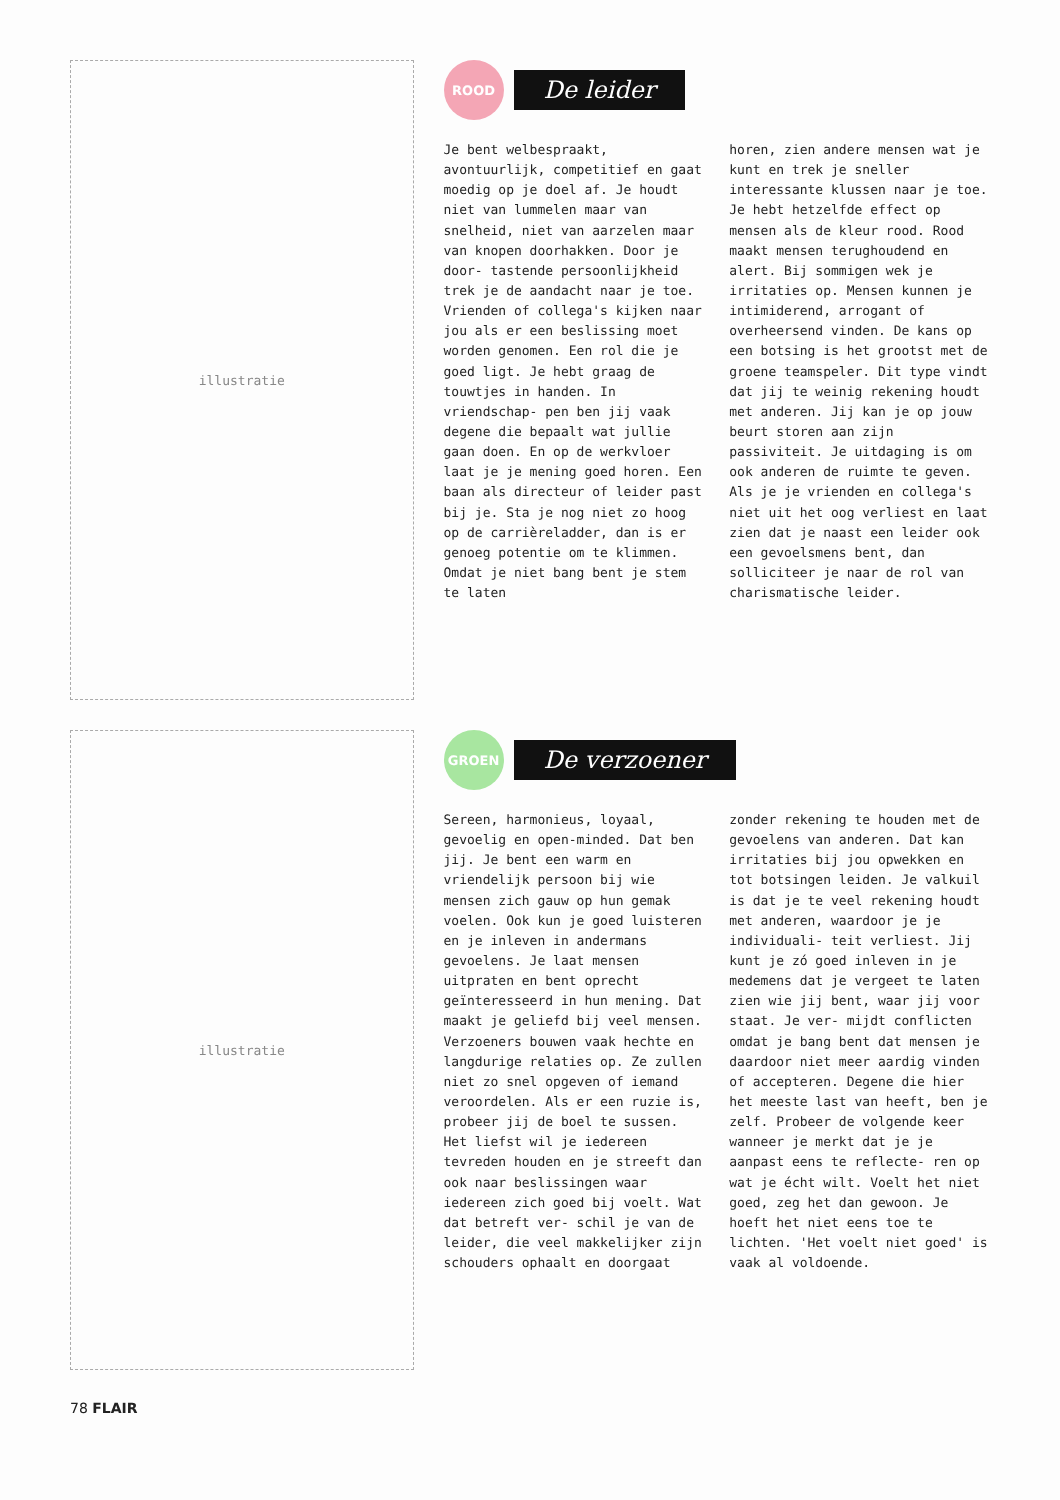illustratie
ROOD
De leider
Je bent welbespraakt, avontuurlijk, competitief en gaat moedig op je doel af. Je houdt niet van lummelen maar van snelheid, niet van aarzelen maar van knopen doorhakken. Door je door- tastende persoonlijkheid trek je de aandacht naar je toe. Vrienden of collega's kijken naar jou als er een beslissing moet worden genomen. Een rol die je goed ligt. Je hebt graag de touwtjes in handen. In vriendschap- pen ben jij vaak degene die bepaalt wat jullie gaan doen. En op de werkvloer laat je je mening goed horen. Een baan als directeur of leider past bij je. Sta je nog niet zo hoog op de carrièreladder, dan is er genoeg potentie om te klimmen. Omdat je niet bang bent je stem te laten
horen, zien andere mensen wat je kunt en trek je sneller interessante klussen naar je toe. Je hebt hetzelfde effect op mensen als de kleur rood. Rood maakt mensen terughoudend en alert. Bij sommigen wek je irritaties op. Mensen kunnen je intimiderend, arrogant of overheersend vinden. De kans op een botsing is het grootst met de groene teamspeler. Dit type vindt dat jij te weinig rekening houdt met anderen. Jij kan je op jouw beurt storen aan zijn passiviteit. Je uitdaging is om ook anderen de ruimte te geven. Als je je vrienden en collega's niet uit het oog verliest en laat zien dat je naast een leider ook een gevoelsmens bent, dan solliciteer je naar de rol van charismatische leider.
illustratie
GROEN
De verzoener
Sereen, harmonieus, loyaal, gevoelig en open-minded. Dat ben jij. Je bent een warm en vriendelijk persoon bij wie mensen zich gauw op hun gemak voelen. Ook kun je goed luisteren en je inleven in andermans gevoelens. Je laat mensen uitpraten en bent oprecht geïnteresseerd in hun mening. Dat maakt je geliefd bij veel mensen. Verzoeners bouwen vaak hechte en langdurige relaties op. Ze zullen niet zo snel opgeven of iemand veroordelen. Als er een ruzie is, probeer jij de boel te sussen. Het liefst wil je iedereen tevreden houden en je streeft dan ook naar beslissingen waar iedereen zich goed bij voelt. Wat dat betreft ver- schil je van de leider, die veel makkelijker zijn schouders ophaalt en doorgaat
zonder rekening te houden met de gevoelens van anderen. Dat kan irritaties bij jou opwekken en tot botsingen leiden. Je valkuil is dat je te veel rekening houdt met anderen, waardoor je je individuali- teit verliest. Jij kunt je zó goed inleven in je medemens dat je vergeet te laten zien wie jij bent, waar jij voor staat. Je ver- mijdt conflicten omdat je bang bent dat mensen je daardoor niet meer aardig vinden of accepteren. Degene die hier het meeste last van heeft, ben je zelf. Probeer de volgende keer wanneer je merkt dat je je aanpast eens te reflecte- ren op wat je écht wilt. Voelt het niet goed, zeg het dan gewoon. Je hoeft het niet eens toe te lichten. 'Het voelt niet goed' is vaak al voldoende.
78 FLAIR